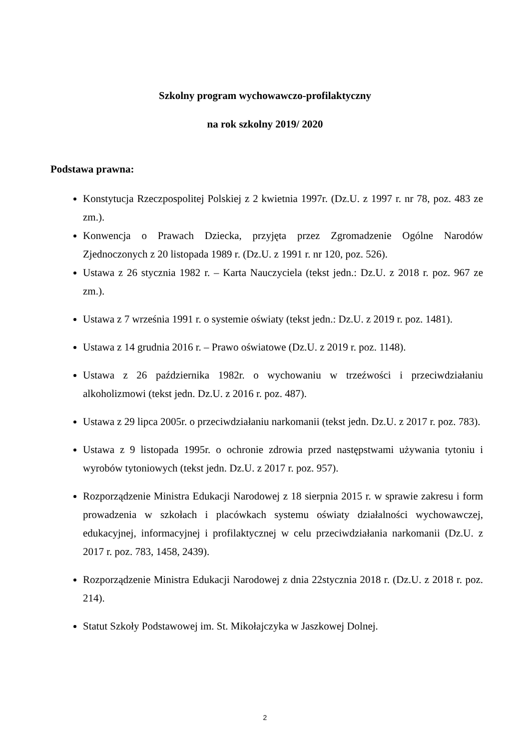Szkolny program wychowawczo-profilaktyczny
na rok szkolny 2019/ 2020
Podstawa prawna:
Konstytucja Rzeczpospolitej Polskiej z 2 kwietnia 1997r. (Dz.U. z 1997 r. nr 78, poz. 483 ze zm.).
Konwencja o Prawach Dziecka, przyjęta przez Zgromadzenie Ogólne Narodów Zjednoczonych z 20 listopada 1989 r. (Dz.U. z 1991 r. nr 120, poz. 526).
Ustawa z 26 stycznia 1982 r. – Karta Nauczyciela (tekst jedn.: Dz.U. z 2018 r. poz. 967 ze zm.).
Ustawa z 7 września 1991 r. o systemie oświaty (tekst jedn.: Dz.U. z 2019 r. poz. 1481).
Ustawa z 14 grudnia 2016 r. – Prawo oświatowe (Dz.U. z 2019 r. poz. 1148).
Ustawa z 26 października 1982r. o wychowaniu w trzeźwości i przeciwdziałaniu alkoholizmowi (tekst jedn. Dz.U. z 2016 r. poz. 487).
Ustawa z 29 lipca 2005r. o przeciwdziałaniu narkomanii (tekst jedn. Dz.U. z 2017 r. poz. 783).
Ustawa z 9 listopada 1995r. o ochronie zdrowia przed następstwami używania tytoniu i wyrobów tytoniowych (tekst jedn. Dz.U. z 2017 r. poz. 957).
Rozporządzenie Ministra Edukacji Narodowej z 18 sierpnia 2015 r. w sprawie zakresu i form prowadzenia w szkołach i placówkach systemu oświaty działalności wychowawczej, edukacyjnej, informacyjnej i profilaktycznej w celu przeciwdziałania narkomanii (Dz.U. z 2017 r. poz. 783, 1458, 2439).
Rozporządzenie Ministra Edukacji Narodowej z dnia 22stycznia 2018 r. (Dz.U. z 2018 r. poz. 214).
Statut Szkoły Podstawowej im. St. Mikołajczyka w Jaszkowej Dolnej.
2